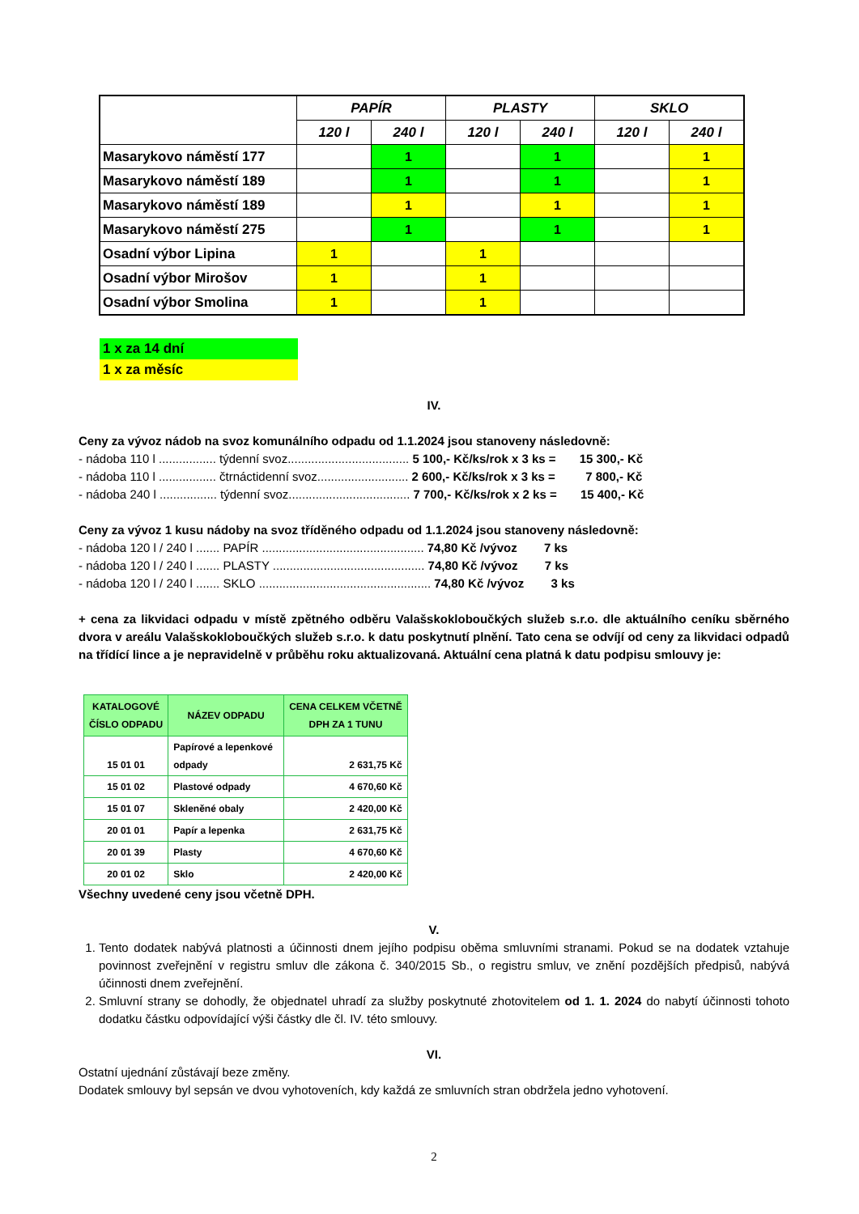| | PAPÍR | | PLASTY | | SKLO | |
| --- | --- | --- | --- | --- | --- | --- |
| | 120 l | 240 l | 120 l | 240 l | 120 l | 240 l |
| Masarykovo náměstí 177 | | 1 | | 1 | | 1 |
| Masarykovo náměstí 189 | | 1 | | 1 | | 1 |
| Masarykovo náměstí 189 | | 1 | | 1 | | 1 |
| Masarykovo náměstí 275 | | 1 | | 1 | | 1 |
| Osadní výbor Lipina | 1 | | 1 | | | |
| Osadní výbor Mirošov | 1 | | 1 | | | |
| Osadní výbor Smolina | 1 | | 1 | | | |
1 x za 14 dní
1 x za měsíc
IV.
Ceny za vývoz nádob na svoz komunálního odpadu od 1.1.2024 jsou stanoveny následovně:
- nádoba 110 l ................. týdenní svoz.................................... 5 100,- Kč/ks/rok x 3 ks = 15 300,- Kč
- nádoba 110 l ................. čtrnáctidenní svoz........................... 2 600,- Kč/ks/rok x 3 ks = 7 800,- Kč
- nádoba 240 l ................. týdenní svoz.................................... 7 700,- Kč/ks/rok x 2 ks = 15 400,- Kč
Ceny za vývoz 1 kusu nádoby na svoz tříděného odpadu od 1.1.2024 jsou stanoveny následovně:
- nádoba 120 l / 240 l ....... PAPÍR ................................................ 74,80 Kč /vývoz 7 ks
- nádoba 120 l / 240 l ....... PLASTY ............................................. 74,80 Kč /vývoz 7 ks
- nádoba 120 l / 240 l ....... SKLO ................................................... 74,80 Kč /vývoz 3 ks
+ cena za likvidaci odpadu v místě zpětného odběru Valašskokloboučkých služeb s.r.o. dle aktuálního ceníku sběrného dvora v areálu Valašskokloboučkých služeb s.r.o. k datu poskytnutí plnění. Tato cena se odvíjí od ceny za likvidaci odpadů na třídící lince a je nepravidelně v průběhu roku aktualizovaná. Aktuální cena platná k datu podpisu smlouvy je:
| KATALOGOVÉ ČÍSLO ODPADU | NÁZEV ODPADU | CENA CELKEM VČETNĚ DPH ZA 1 TUNU |
| --- | --- | --- |
| 15 01 01 | Papírové a lepenkové odpady | 2 631,75 Kč |
| 15 01 02 | Plastové odpady | 4 670,60 Kč |
| 15 01 07 | Skleněné obaly | 2 420,00 Kč |
| 20 01 01 | Papír a lepenka | 2 631,75 Kč |
| 20 01 39 | Plasty | 4 670,60 Kč |
| 20 01 02 | Sklo | 2 420,00 Kč |
Všechny uvedené ceny jsou včetně DPH.
V.
1. Tento dodatek nabývá platnosti a účinnosti dnem jejího podpisu oběma smluvními stranami. Pokud se na dodatek vztahuje povinnost zveřejnění v registru smluv dle zákona č. 340/2015 Sb., o registru smluv, ve znění pozdějších předpisů, nabývá účinnosti dnem zveřejnění.
2. Smluvní strany se dohodly, že objednatel uhradí za služby poskytnuté zhotovitelem od 1. 1. 2024 do nabytí účinnosti tohoto dodatku částku odpovídající výši částky dle čl. IV. této smlouvy.
VI.
Ostatní ujednání zůstávají beze změny.
Dodatek smlouvy byl sepsán ve dvou vyhotoveních, kdy každá ze smluvních stran obdržela jedno vyhotovení.
2